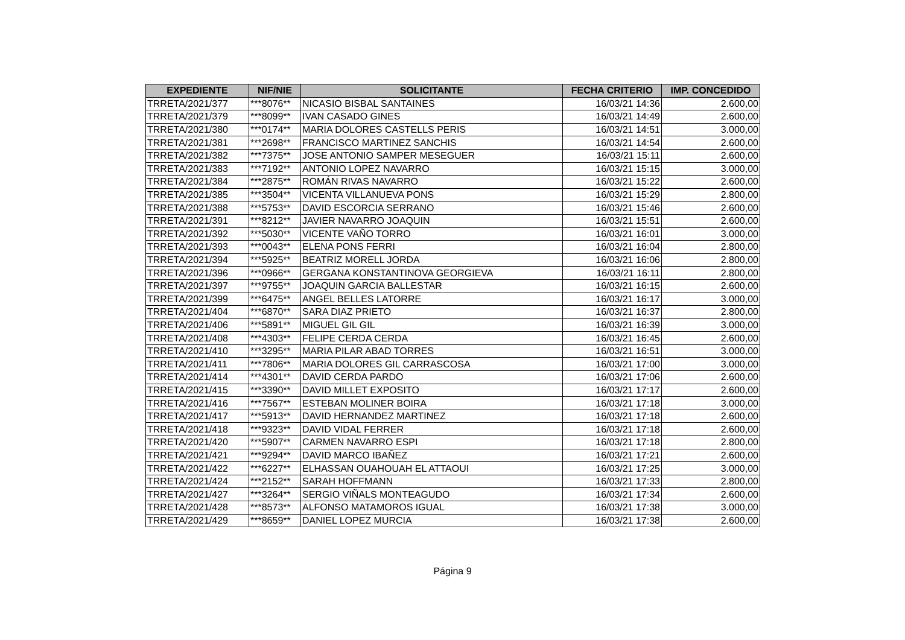| EXPEDIENTE | NIF/NIE | SOLICITANTE | FECHA CRITERIO | IMP. CONCEDIDO |
| --- | --- | --- | --- | --- |
| TRRETA/2021/377 | ***8076** | NICASIO BISBAL SANTAINES | 16/03/21 14:36 | 2.600,00 |
| TRRETA/2021/379 | ***8099** | IVAN CASADO GINES | 16/03/21 14:49 | 2.600,00 |
| TRRETA/2021/380 | ***0174** | MARIA DOLORES CASTELLS PERIS | 16/03/21 14:51 | 3.000,00 |
| TRRETA/2021/381 | ***2698** | FRANCISCO MARTINEZ SANCHIS | 16/03/21 14:54 | 2.600,00 |
| TRRETA/2021/382 | ***7375** | JOSE ANTONIO SAMPER MESEGUER | 16/03/21 15:11 | 2.600,00 |
| TRRETA/2021/383 | ***7192** | ANTONIO LOPEZ NAVARRO | 16/03/21 15:15 | 3.000,00 |
| TRRETA/2021/384 | ***2875** | ROMÁN RIVAS NAVARRO | 16/03/21 15:22 | 2.600,00 |
| TRRETA/2021/385 | ***3504** | VICENTA VILLANUEVA PONS | 16/03/21 15:29 | 2.800,00 |
| TRRETA/2021/388 | ***5753** | DAVID ESCORCIA SERRANO | 16/03/21 15:46 | 2.600,00 |
| TRRETA/2021/391 | ***8212** | JAVIER NAVARRO JOAQUIN | 16/03/21 15:51 | 2.600,00 |
| TRRETA/2021/392 | ***5030** | VICENTE VAÑO TORRO | 16/03/21 16:01 | 3.000,00 |
| TRRETA/2021/393 | ***0043** | ELENA PONS FERRI | 16/03/21 16:04 | 2.800,00 |
| TRRETA/2021/394 | ***5925** | BEATRIZ MORELL JORDA | 16/03/21 16:06 | 2.800,00 |
| TRRETA/2021/396 | ***0966** | GERGANA KONSTANTINOVA GEORGIEVA | 16/03/21 16:11 | 2.800,00 |
| TRRETA/2021/397 | ***9755** | JOAQUIN GARCIA BALLESTAR | 16/03/21 16:15 | 2.600,00 |
| TRRETA/2021/399 | ***6475** | ANGEL BELLES LATORRE | 16/03/21 16:17 | 3.000,00 |
| TRRETA/2021/404 | ***6870** | SARA DIAZ PRIETO | 16/03/21 16:37 | 2.800,00 |
| TRRETA/2021/406 | ***5891** | MIGUEL GIL GIL | 16/03/21 16:39 | 3.000,00 |
| TRRETA/2021/408 | ***4303** | FELIPE CERDA CERDA | 16/03/21 16:45 | 2.600,00 |
| TRRETA/2021/410 | ***3295** | MARIA PILAR ABAD TORRES | 16/03/21 16:51 | 3.000,00 |
| TRRETA/2021/411 | ***7806** | MARIA DOLORES GIL CARRASCOSA | 16/03/21 17:00 | 3.000,00 |
| TRRETA/2021/414 | ***4301** | DAVID CERDA PARDO | 16/03/21 17:06 | 2.600,00 |
| TRRETA/2021/415 | ***3390** | DAVID MILLET EXPOSITO | 16/03/21 17:17 | 2.600,00 |
| TRRETA/2021/416 | ***7567** | ESTEBAN MOLINER BOIRA | 16/03/21 17:18 | 3.000,00 |
| TRRETA/2021/417 | ***5913** | DAVID HERNANDEZ MARTINEZ | 16/03/21 17:18 | 2.600,00 |
| TRRETA/2021/418 | ***9323** | DAVID VIDAL FERRER | 16/03/21 17:18 | 2.600,00 |
| TRRETA/2021/420 | ***5907** | CARMEN NAVARRO ESPI | 16/03/21 17:18 | 2.800,00 |
| TRRETA/2021/421 | ***9294** | DAVID MARCO IBAÑEZ | 16/03/21 17:21 | 2.600,00 |
| TRRETA/2021/422 | ***6227** | ELHASSAN OUAHOUAH EL ATTAOUI | 16/03/21 17:25 | 3.000,00 |
| TRRETA/2021/424 | ***2152** | SARAH HOFFMANN | 16/03/21 17:33 | 2.800,00 |
| TRRETA/2021/427 | ***3264** | SERGIO VIÑALS MONTEAGUDO | 16/03/21 17:34 | 2.600,00 |
| TRRETA/2021/428 | ***8573** | ALFONSO MATAMOROS IGUAL | 16/03/21 17:38 | 3.000,00 |
| TRRETA/2021/429 | ***8659** | DANIEL LOPEZ MURCIA | 16/03/21 17:38 | 2.600,00 |
Página 9